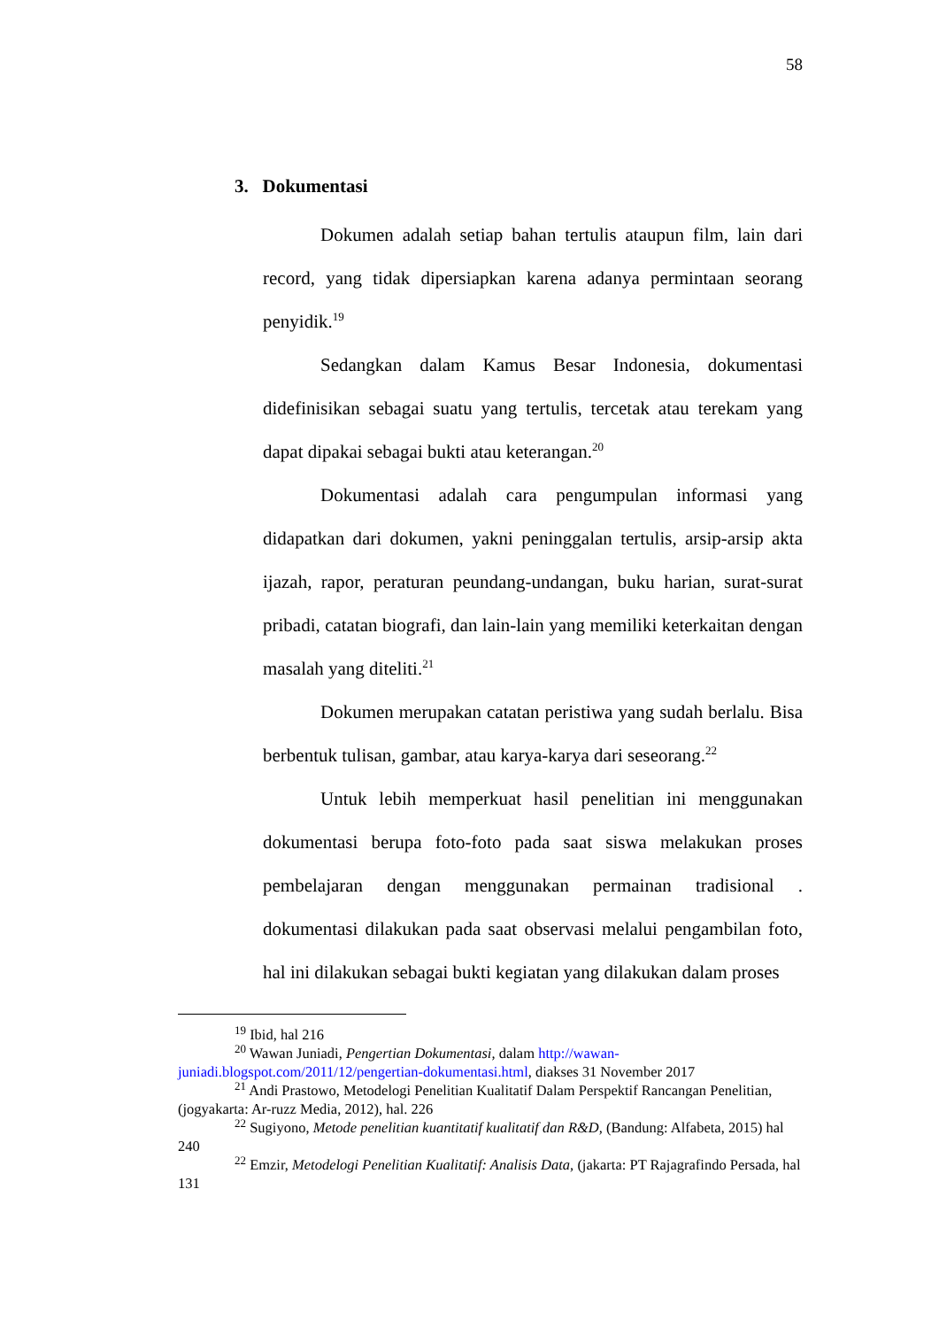58
3. Dokumentasi
Dokumen adalah setiap bahan tertulis ataupun film, lain dari record, yang tidak dipersiapkan karena adanya permintaan seorang penyidik.<sup>19</sup>
Sedangkan dalam Kamus Besar Indonesia, dokumentasi didefinisikan sebagai suatu yang tertulis, tercetak atau terekam yang dapat dipakai sebagai bukti atau keterangan.<sup>20</sup>
Dokumentasi adalah cara pengumpulan informasi yang didapatkan dari dokumen, yakni peninggalan tertulis, arsip-arsip akta ijazah, rapor, peraturan peundang-undangan, buku harian, surat-surat pribadi, catatan biografi, dan lain-lain yang memiliki keterkaitan dengan masalah yang diteliti.<sup>21</sup>
Dokumen merupakan catatan peristiwa yang sudah berlalu. Bisa berbentuk tulisan, gambar, atau karya-karya dari seseorang.<sup>22</sup>
Untuk lebih memperkuat hasil penelitian ini menggunakan dokumentasi berupa foto-foto pada saat siswa melakukan proses pembelajaran dengan menggunakan permainan tradisional . dokumentasi dilakukan pada saat observasi melalui pengambilan foto, hal ini dilakukan sebagai bukti kegiatan yang dilakukan dalam proses
<sup>19</sup> Ibid, hal 216
<sup>20</sup> Wawan Juniadi, Pengertian Dokumentasi, dalam http://wawan-juniadi.blogspot.com/2011/12/pengertian-dokumentasi.html, diakses 31 November 2017
<sup>21</sup> Andi Prastowo, Metodelogi Penelitian Kualitatif Dalam Perspektif Rancangan Penelitian, (jogyakarta: Ar-ruzz Media, 2012), hal. 226
<sup>22</sup> Sugiyono, Metode penelitian kuantitatif kualitatif dan R&D, (Bandung: Alfabeta, 2015) hal 240
<sup>22</sup> Emzir, Metodelogi Penelitian Kualitatif: Analisis Data, (jakarta: PT Rajagrafindo Persada, hal 131